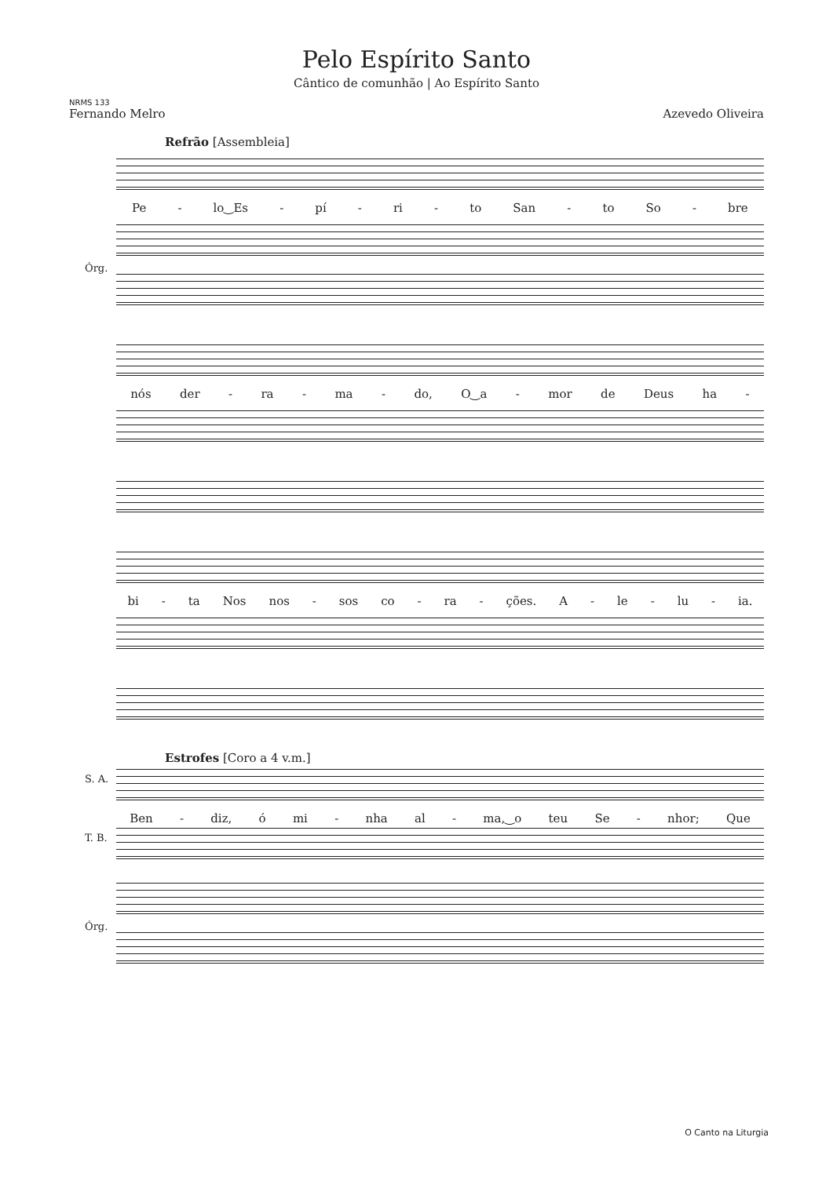Pelo Espírito Santo
Cântico de comunhão | Ao Espírito Santo
NRMS 133
Fernando Melro Azevedo Oliveira
Refrão [Assembleia]
Pe - lo‿Es - pí - ri - to San - to So - bre
Órg.
nós der - ra - ma - do, O‿a - mor de Deus ha -
bi - ta Nos nos - sos co - ra - ções. A - le - lu - ia.
Estrofes [Coro a 4 v.m.]
S. A.
Ben - diz, ó mi - nha al - ma,‿o teu Se - nhor; Que
T. B.
Órg.
O Canto na Liturgia